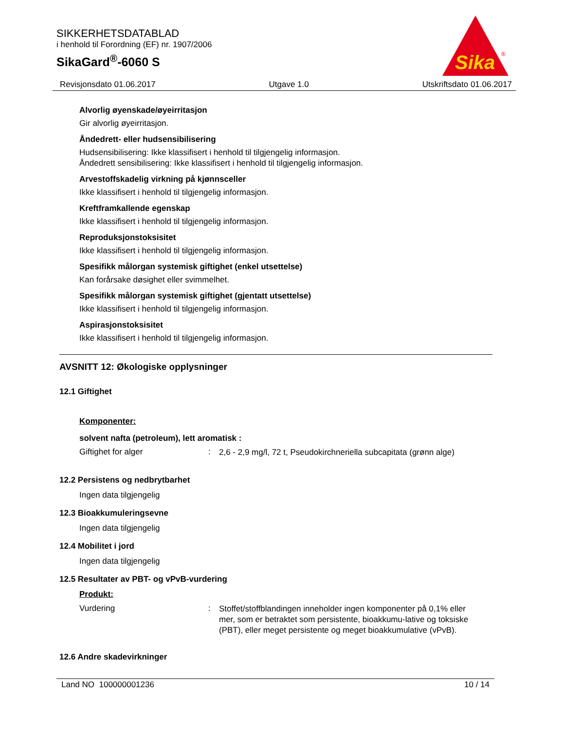SIKKERHETSDATABLAD
i henhold til Forordning (EF) nr. 1907/2006
SikaGard<sup>®</sup>-6060 S
Sika
®
Revisjonsdato 01.06.2017 Utgave 1.0 Utskriftsdato 01.06.2017
Alvorlig øyenskade/øyeirritasjon
Gir alvorlig øyeirritasjon.
Åndedrett- eller hudsensibilisering
Hudsensibilisering: Ikke klassifisert i henhold til tilgjengelig informasjon.
Åndedrett sensibilisering: Ikke klassifisert i henhold til tilgjengelig informasjon.
Arvestoffskadelig virkning på kjønnsceller
Ikke klassifisert i henhold til tilgjengelig informasjon.
Kreftframkallende egenskap
Ikke klassifisert i henhold til tilgjengelig informasjon.
Reproduksjonstoksisitet
Ikke klassifisert i henhold til tilgjengelig informasjon.
Spesifikk målorgan systemisk giftighet (enkel utsettelse)
Kan forårsake døsighet eller svimmelhet.
Spesifikk målorgan systemisk giftighet (gjentatt utsettelse)
Ikke klassifisert i henhold til tilgjengelig informasjon.
Aspirasjonstoksisitet
Ikke klassifisert i henhold til tilgjengelig informasjon.
AVSNITT 12: Økologiske opplysninger
12.1 Giftighet
Komponenter:
solvent nafta (petroleum), lett aromatisk :
Giftighet for alger: 2,6 - 2,9 mg/l, 72 t, Pseudokirchneriella subcapitata (grønn alge)
12.2 Persistens og nedbrytbarhet
Ingen data tilgjengelig
12.3 Bioakkumuleringsevne
Ingen data tilgjengelig
12.4 Mobilitet i jord
Ingen data tilgjengelig
12.5 Resultater av PBT- og vPvB-vurdering
Produkt:
Vurdering: Stoffet/stoffblandingen inneholder ingen komponenter på 0,1% eller mer, som er betraktet som persistente, bioakkumu-lative og toksiske (PBT), eller meget persistente og meget bioakkumulative (vPvB).
12.6 Andre skadevirkninger
Land NO 100000001236 10 / 14